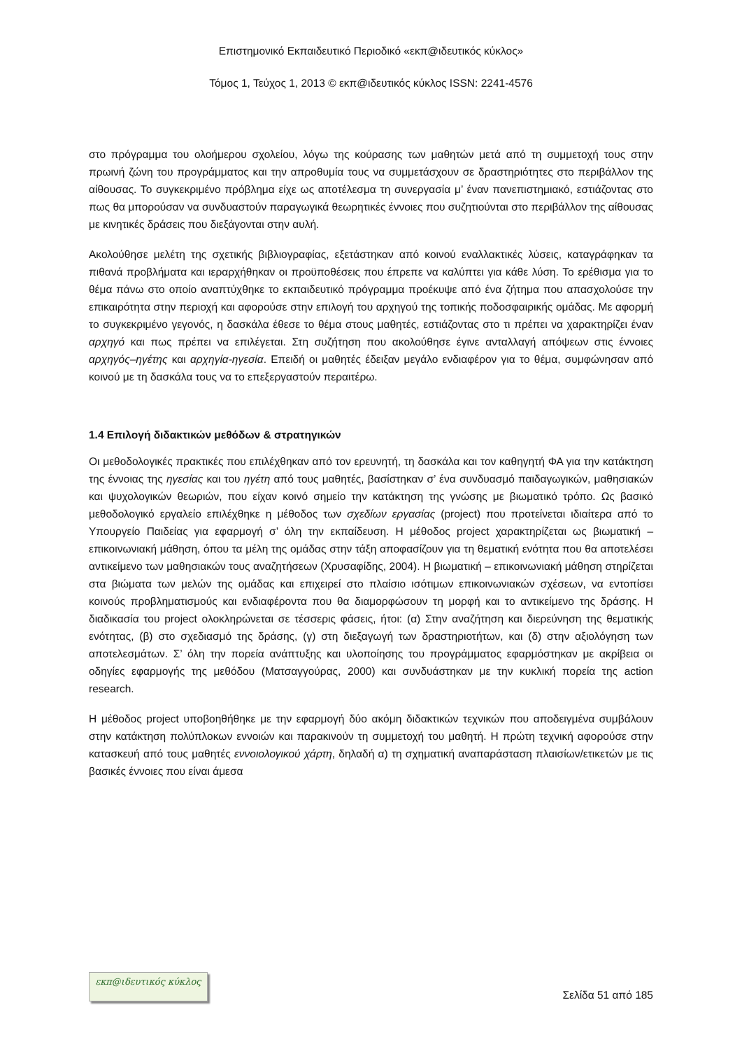Επιστημονικό Εκπαιδευτικό Περιοδικό «εκπ@ιδευτικός κύκλος»
Τόμος 1, Τεύχος 1, 2013 © εκπ@ιδευτικός κύκλος ISSN: 2241-4576
στο πρόγραμμα του ολοήμερου σχολείου, λόγω της κούρασης των μαθητών μετά από τη συμμετοχή τους στην πρωινή ζώνη του προγράμματος και την απροθυμία τους να συμμετάσχουν σε δραστηριότητες στο περιβάλλον της αίθουσας. Το συγκεκριμένο πρόβλημα είχε ως αποτέλεσμα τη συνεργασία μ’ έναν πανεπιστημιακό, εστιάζοντας στο πως θα μπορούσαν να συνδυαστούν παραγωγικά θεωρητικές έννοιες που συζητιούνται στο περιβάλλον της αίθουσας με κινητικές δράσεις που διεξάγονται στην αυλή.
Ακολούθησε μελέτη της σχετικής βιβλιογραφίας, εξετάστηκαν από κοινού εναλλακτικές λύσεις, καταγράφηκαν τα πιθανά προβλήματα και ιεραρχήθηκαν οι προϋποθέσεις που έπρεπε να καλύπτει για κάθε λύση. Το ερέθισμα για το θέμα πάνω στο οποίο αναπτύχθηκε το εκπαιδευτικό πρόγραμμα προέκυψε από ένα ζήτημα που απασχολούσε την επικαιρότητα στην περιοχή και αφορούσε στην επιλογή του αρχηγού της τοπικής ποδοσφαιρικής ομάδας. Με αφορμή το συγκεκριμένο γεγονός, η δασκάλα έθεσε το θέμα στους μαθητές, εστιάζοντας στο τι πρέπει να χαρακτηρίζει έναν αρχηγό και πως πρέπει να επιλέγεται. Στη συζήτηση που ακολούθησε έγινε ανταλλαγή απόψεων στις έννοιες αρχηγός–ηγέτης και αρχηγία-ηγεσία. Επειδή οι μαθητές έδειξαν μεγάλο ενδιαφέρον για το θέμα, συμφώνησαν από κοινού με τη δασκάλα τους να το επεξεργαστούν περαιτέρω.
1.4 Επιλογή διδακτικών μεθόδων & στρατηγικών
Οι μεθοδολογικές πρακτικές που επιλέχθηκαν από τον ερευνητή, τη δασκάλα και τον καθηγητή ΦΑ για την κατάκτηση της έννοιας της ηγεσίας και του ηγέτη από τους μαθητές, βασίστηκαν σ’ ένα συνδυασμό παιδαγωγικών, μαθησιακών και ψυχολογικών θεωριών, που είχαν κοινό σημείο την κατάκτηση της γνώσης με βιωματικό τρόπο. Ως βασικό μεθοδολογικό εργαλείο επιλέχθηκε η μέθοδος των σχεδίων εργασίας (project) που προτείνεται ιδιαίτερα από το Υπουργείο Παιδείας για εφαρμογή σ’ όλη την εκπαίδευση. Η μέθοδος project χαρακτηρίζεται ως βιωματική – επικοινωνιακή μάθηση, όπου τα μέλη της ομάδας στην τάξη αποφασίζουν για τη θεματική ενότητα που θα αποτελέσει αντικείμενο των μαθησιακών τους αναζητήσεων (Χρυσαφίδης, 2004). Η βιωματική – επικοινωνιακή μάθηση στηρίζεται στα βιώματα των μελών της ομάδας και επιχειρεί στο πλαίσιο ισότιμων επικοινωνιακών σχέσεων, να εντοπίσει κοινούς προβληματισμούς και ενδιαφέροντα που θα διαμορφώσουν τη μορφή και το αντικείμενο της δράσης. Η διαδικασία του project ολοκληρώνεται σε τέσσερις φάσεις, ήτοι: (α) Στην αναζήτηση και διερεύνηση της θεματικής ενότητας, (β) στο σχεδιασμό της δράσης, (γ) στη διεξαγωγή των δραστηριοτήτων, και (δ) στην αξιολόγηση των αποτελεσμάτων. Σ’ όλη την πορεία ανάπτυξης και υλοποίησης του προγράμματος εφαρμόστηκαν με ακρίβεια οι οδηγίες εφαρμογής της μεθόδου (Ματσαγγούρας, 2000) και συνδυάστηκαν με την κυκλική πορεία της action research.
Η μέθοδος project υποβοηθήθηκε με την εφαρμογή δύο ακόμη διδακτικών τεχνικών που αποδειγμένα συμβάλουν στην κατάκτηση πολύπλοκων εννοιών και παρακινούν τη συμμετοχή του μαθητή. Η πρώτη τεχνική αφορούσε στην κατασκευή από τους μαθητές εννοιολογικού χάρτη, δηλαδή α) τη σχηματική αναπαράσταση πλαισίων/ετικετών με τις βασικές έννοιες που είναι άμεσα
εκπ@ιδευτικός κύκλος
Σελίδα 51 από 185